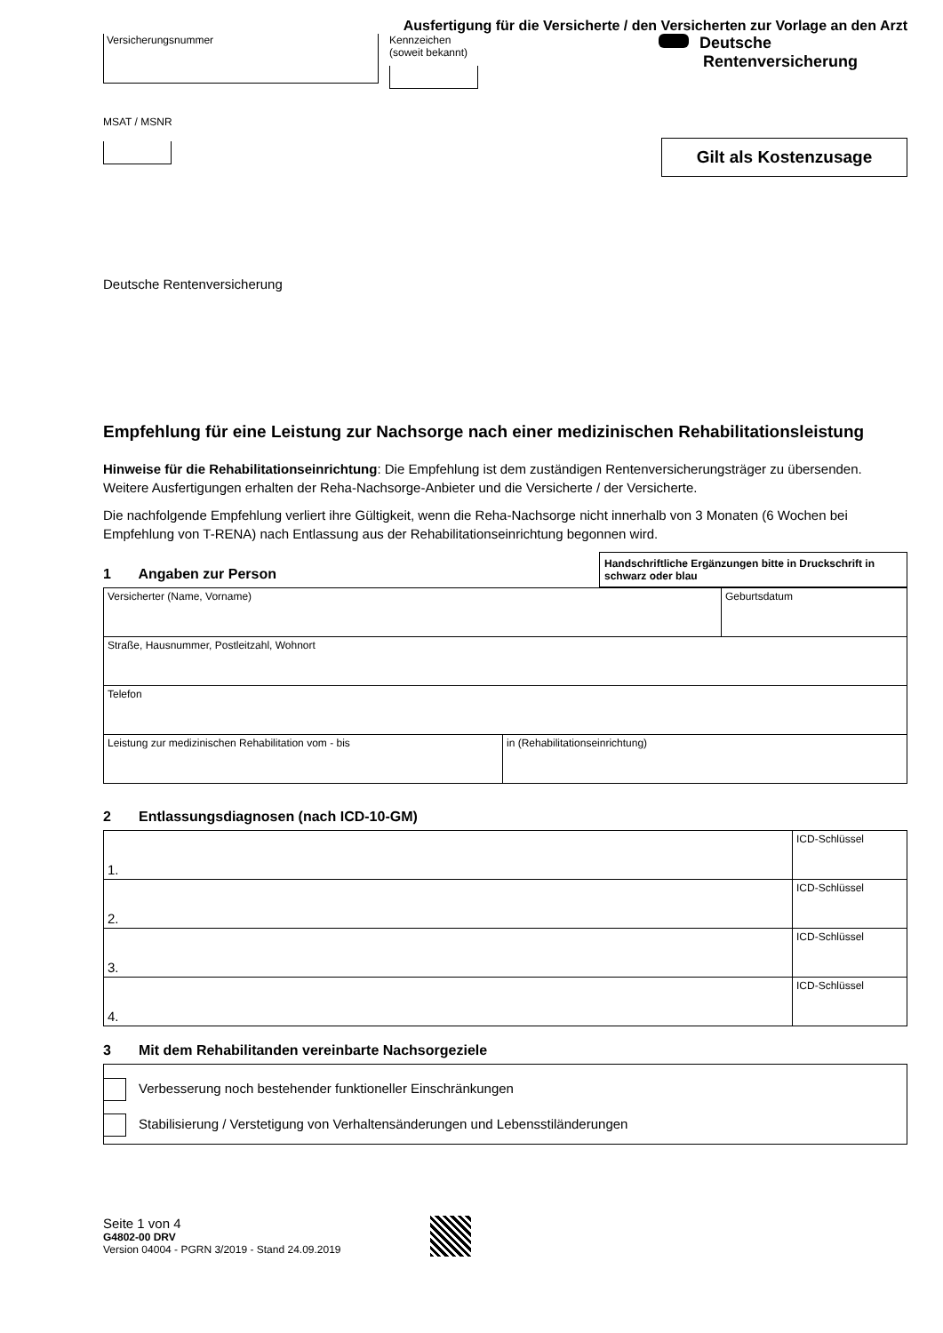Ausfertigung für die Versicherte / den Versicherten zur Vorlage an den Arzt
Versicherungsnummer
Kennzeichen
(soweit bekannt)
Deutsche
Rentenversicherung
MSAT / MSNR
Gilt als Kostenzusage
Deutsche Rentenversicherung
Empfehlung für eine Leistung zur Nachsorge nach einer medizinischen Rehabilitationsleistung
Hinweise für die Rehabilitationseinrichtung: Die Empfehlung ist dem zuständigen Rentenversicherungsträger zu übersenden. Weitere Ausfertigungen erhalten der Reha-Nachsorge-Anbieter und die Versicherte / der Versicherte.
Die nachfolgende Empfehlung verliert ihre Gültigkeit, wenn die Reha-Nachsorge nicht innerhalb von 3 Monaten (6 Wochen bei Empfehlung von T-RENA) nach Entlassung aus der Rehabilitationseinrichtung begonnen wird.
1 Angaben zur Person
Handschriftliche Ergänzungen bitte in Druckschrift in schwarz oder blau
| Versicherter (Name, Vorname) | | Geburtsdatum |
| Straße, Hausnummer, Postleitzahl, Wohnort | | |
| Telefon | | |
| Leistung zur medizinischen Rehabilitation vom - bis | in (Rehabilitationseinrichtung) | |
2 Entlassungsdiagnosen (nach ICD-10-GM)
| 1. | ICD-Schlüssel |
| 2. | ICD-Schlüssel |
| 3. | ICD-Schlüssel |
| 4. | ICD-Schlüssel |
3 Mit dem Rehabilitanden vereinbarte Nachsorgeziele
Verbesserung noch bestehender funktioneller Einschränkungen
Stabilisierung / Verstetigung von Verhaltensänderungen und Lebensstiländerungen
Seite 1 von 4
G4802-00 DRV
Version 04004 - PGRN 3/2019 - Stand 24.09.2019